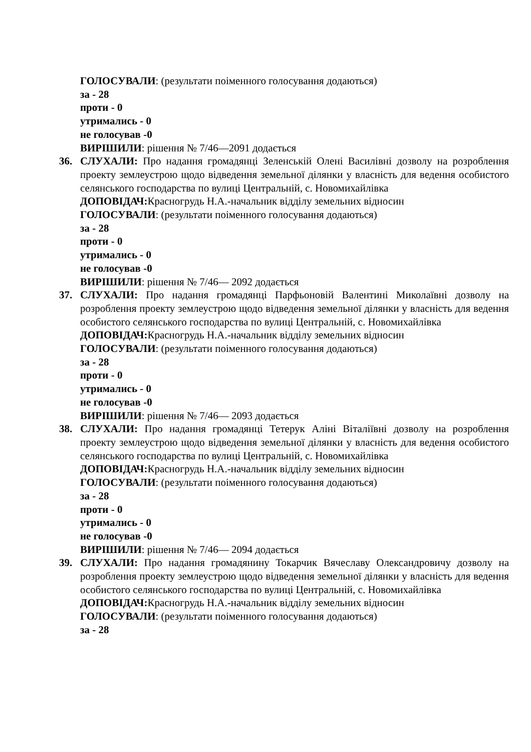ГОЛОСУВАЛИ: (результати поіменного голосування додаються)
за - 28
проти - 0
утримались - 0
не голосував -0
ВИРІШИЛИ: рішення № 7/46—2091 додається
36. СЛУХАЛИ: Про надання громадянці Зеленській Олені Василівні дозволу на розроблення проекту землеустрою щодо відведення земельної ділянки у власність для ведення особистого селянського господарства по вулиці Центральній, с. Новомихайлівка
ДОПОВІДАЧ: Красногрудь Н.А.-начальник відділу земельних відносин
ГОЛОСУВАЛИ: (результати поіменного голосування додаються)
за - 28
проти - 0
утримались - 0
не голосував -0
ВИРІШИЛИ: рішення № 7/46— 2092 додається
37. СЛУХАЛИ: Про надання громадянці Парфьоновій Валентині Миколаївні дозволу на розроблення проекту землеустрою щодо відведення земельної ділянки у власність для ведення особистого селянського господарства по вулиці Центральній, с. Новомихайлівка
ДОПОВІДАЧ: Красногрудь Н.А.-начальник відділу земельних відносин
ГОЛОСУВАЛИ: (результати поіменного голосування додаються)
за - 28
проти - 0
утримались - 0
не голосував -0
ВИРІШИЛИ: рішення № 7/46— 2093 додається
38. СЛУХАЛИ: Про надання громадянці Тетерук Аліні Віталіївні дозволу на розроблення проекту землеустрою щодо відведення земельної ділянки у власність для ведення особистого селянського господарства по вулиці Центральній, с. Новомихайлівка
ДОПОВІДАЧ: Красногрудь Н.А.-начальник відділу земельних відносин
ГОЛОСУВАЛИ: (результати поіменного голосування додаються)
за - 28
проти - 0
утримались - 0
не голосував -0
ВИРІШИЛИ: рішення № 7/46— 2094 додається
39. СЛУХАЛИ: Про надання громадянину Токарчик Вячеславу Олександровичу дозволу на розроблення проекту землеустрою щодо відведення земельної ділянки у власність для ведення особистого селянського господарства по вулиці Центральній, с. Новомихайлівка
ДОПОВІДАЧ: Красногрудь Н.А.-начальник відділу земельних відносин
ГОЛОСУВАЛИ: (результати поіменного голосування додаються)
за - 28